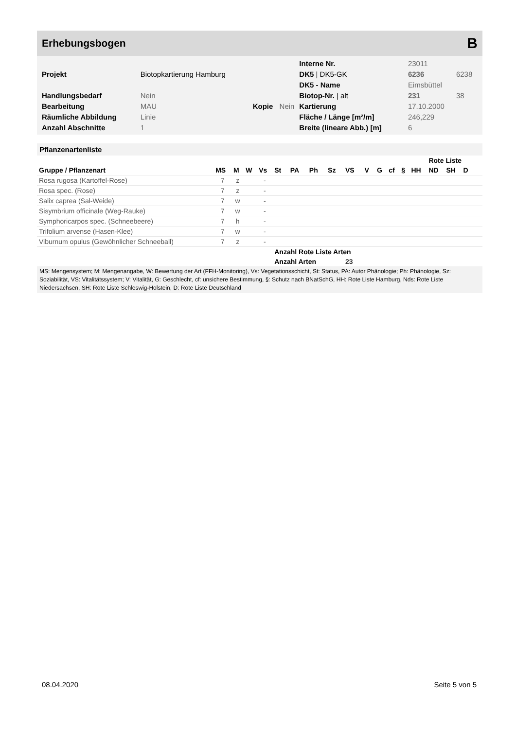Erhebungsbogen B
| | | | | Interne Nr. | 23011 | |
| Projekt | Biotopkartierung Hamburg | | | DK5 / DK5-GK | 6236 | 6238 |
| | | | | DK5 - Name | Eimsbüttel | |
| Handlungsbedarf | Nein | | | Biotop-Nr. / alt | 231 | 38 |
| Bearbeitung | MAU | Kopie | Nein | Kartierung | 17.10.2000 | |
| Räumliche Abbildung | Linie | | | Fläche / Länge [m²/m] | 246,229 | |
| Anzahl Abschnitte | 1 | | | Breite (lineare Abb.) [m] | 6 | |
Pflanzenartenliste
| | | | | | | | | | | | | | | | Rote Liste | | | | |
| --- | --- | --- | --- | --- | --- | --- | --- | --- | --- | --- | --- | --- | --- | --- | --- | --- | --- | --- | --- |
| Gruppe / Pflanzenart | MS | M | W | Vs | St | PA | Ph | Sz | VS | V | G | cf | § | HH | ND | SH | D | | |
| Rosa rugosa (Kartoffel-Rose) | 7 | z | | - | | | | | | | | | | | | | | | |
| Rosa spec. (Rose) | 7 | z | | - | | | | | | | | | | | | | | | |
| Salix caprea (Sal-Weide) | 7 | w | | - | | | | | | | | | | | | | | | |
| Sisymbrium officinale (Weg-Rauke) | 7 | w | | - | | | | | | | | | | | | | | | |
| Symphoricarpos spec. (Schneebeere) | 7 | h | | - | | | | | | | | | | | | | | | |
| Trifolium arvense (Hasen-Klee) | 7 | w | | - | | | | | | | | | | | | | | | |
| Viburnum opulus (Gewöhnlicher Schneeball) | 7 | z | | - | | | | | | | | | | | | | | | |
| | | | | | Anzahl Rote Liste Arten | | | | | | | | | | | | | | |
| | | | | | Anzahl Arten | | | | 23 | | | | | | | | | | |
MS: Mengensystem; M: Mengenangabe, W: Bewertung der Art (FFH-Monitoring), Vs: Vegetationsschicht, St: Status, PA: Autor Phänologie; Ph: Phänologie, Sz: Soziabilität, VS: Vitalitätssystem; V: Vitalität, G: Geschlecht, cf: unsichere Bestimmung, §: Schutz nach BNatSchG, HH: Rote Liste Hamburg, Nds: Rote Liste Niedersachsen, SH: Rote Liste Schleswig-Holstein, D: Rote Liste Deutschland
08.04.2020 Seite 5 von 5